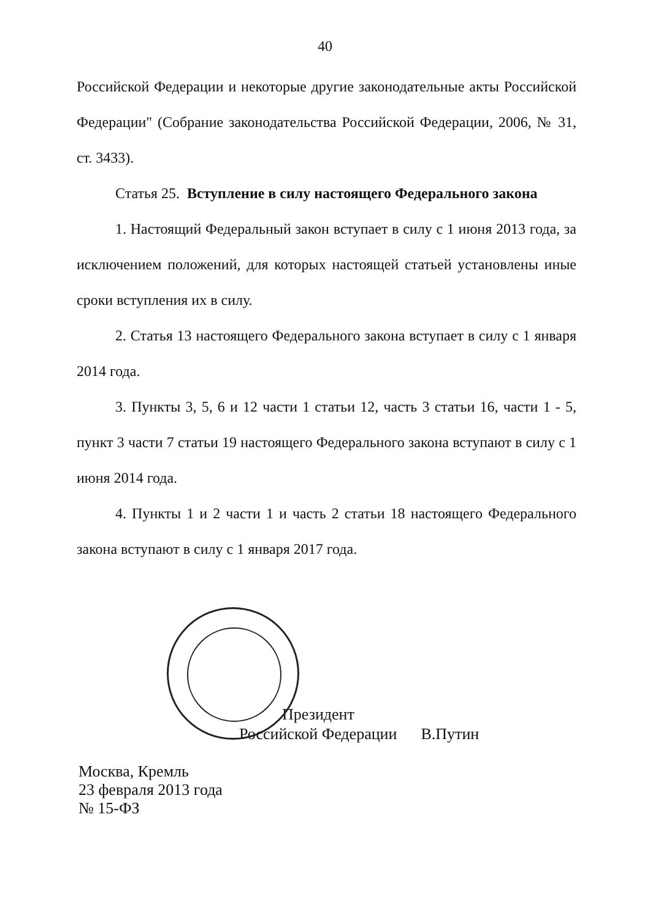40
Российской Федерации и некоторые другие законодательные акты Российской Федерации" (Собрание законодательства Российской Федерации, 2006, № 31, ст. 3433).
Статья 25. Вступление в силу настоящего Федерального закона
1. Настоящий Федеральный закон вступает в силу с 1 июня 2013 года, за исключением положений, для которых настоящей статьей установлены иные сроки вступления их в силу.
2. Статья 13 настоящего Федерального закона вступает в силу с 1 января 2014 года.
3. Пункты 3, 5, 6 и 12 части 1 статьи 12, часть 3 статьи 16, части 1 - 5, пункт 3 части 7 статьи 19 настоящего Федерального закона вступают в силу с 1 июня 2014 года.
4. Пункты 1 и 2 части 1 и часть 2 статьи 18 настоящего Федерального закона вступают в силу с 1 января 2017 года.
Президент
Российской Федерации В.Путин
Москва, Кремль
23 февраля 2013 года
№ 15-ФЗ